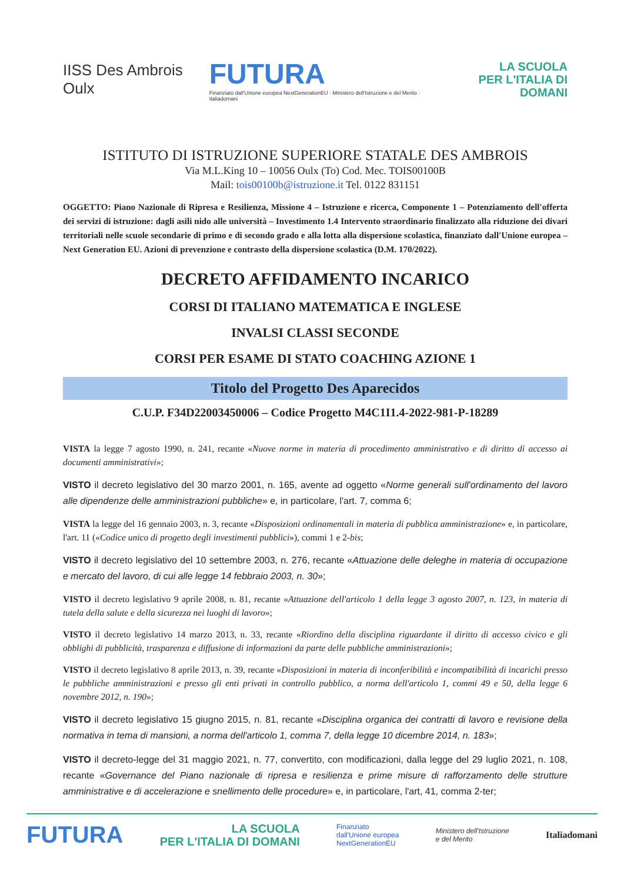IISS Des Ambrois Oulx
FUTURA
Finanziato dall'Unione europea NextGenerationEU · Ministero dell'Istruzione e del Merito · Italiadomani
LA SCUOLA
PER L'ITALIA DI DOMANI
ISTITUTO DI ISTRUZIONE SUPERIORE STATALE DES AMBROIS
Via M.L.King 10 – 10056 Oulx (To) Cod. Mec. TOIS00100B
Mail: tois00100b@istruzione.it Tel. 0122 831151
OGGETTO: Piano Nazionale di Ripresa e Resilienza, Missione 4 – Istruzione e ricerca, Componente 1 – Potenziamento dell'offerta dei servizi di istruzione: dagli asili nido alle università – Investimento 1.4 Intervento straordinario finalizzato alla riduzione dei divari territoriali nelle scuole secondarie di primo e di secondo grado e alla lotta alla dispersione scolastica, finanziato dall'Unione europea – Next Generation EU. Azioni di prevenzione e contrasto della dispersione scolastica (D.M. 170/2022).
DECRETO AFFIDAMENTO INCARICO
CORSI DI ITALIANO MATEMATICA E INGLESE
INVALSI CLASSI SECONDE
CORSI PER ESAME DI STATO COACHING AZIONE 1
Titolo del Progetto Des Aparecidos
C.U.P. F34D22003450006 – Codice Progetto M4C1I1.4-2022-981-P-18289
VISTA la legge 7 agosto 1990, n. 241, recante «Nuove norme in materia di procedimento amministrativo e di diritto di accesso ai documenti amministrativi»;
VISTO il decreto legislativo del 30 marzo 2001, n. 165, avente ad oggetto «Norme generali sull'ordinamento del lavoro alle dipendenze delle amministrazioni pubbliche» e, in particolare, l'art. 7, comma 6;
VISTA la legge del 16 gennaio 2003, n. 3, recante «Disposizioni ordinamentali in materia di pubblica amministrazione» e, in particolare, l'art. 11 («Codice unico di progetto degli investimenti pubblici»), commi 1 e 2-bis;
VISTO il decreto legislativo del 10 settembre 2003, n. 276, recante «Attuazione delle deleghe in materia di occupazione e mercato del lavoro, di cui alle legge 14 febbraio 2003, n. 30»;
VISTO il decreto legislativo 9 aprile 2008, n. 81, recante «Attuazione dell'articolo 1 della legge 3 agosto 2007, n. 123, in materia di tutela della salute e della sicurezza nei luoghi di lavoro»;
VISTO il decreto legislativo 14 marzo 2013, n. 33, recante «Riordino della disciplina riguardante il diritto di accesso civico e gli obblighi di pubblicità, trasparenza e diffusione di informazioni da parte delle pubbliche amministrazioni»;
VISTO il decreto legislativo 8 aprile 2013, n. 39, recante «Disposizioni in materia di inconferibilità e incompatibilità di incarichi presso le pubbliche amministrazioni e presso gli enti privati in controllo pubblico, a norma dell'articolo 1, commi 49 e 50, della legge 6 novembre 2012, n. 190»;
VISTO il decreto legislativo 15 giugno 2015, n. 81, recante «Disciplina organica dei contratti di lavoro e revisione della normativa in tema di mansioni, a norma dell'articolo 1, comma 7, della legge 10 dicembre 2014, n. 183»;
VISTO il decreto-legge del 31 maggio 2021, n. 77, convertito, con modificazioni, dalla legge del 29 luglio 2021, n. 108, recante «Governance del Piano nazionale di ripresa e resilienza e prime misure di rafforzamento delle strutture amministrative e di accelerazione e snellimento delle procedure» e, in particolare, l'art, 41, comma 2-ter;
FUTURA LA SCUOLA
PER L'ITALIA DI DOMANI Finanziato
dall'Unione europea
NextGenerationEU Ministero dell'Istruzione
e del Merito Italiadomani